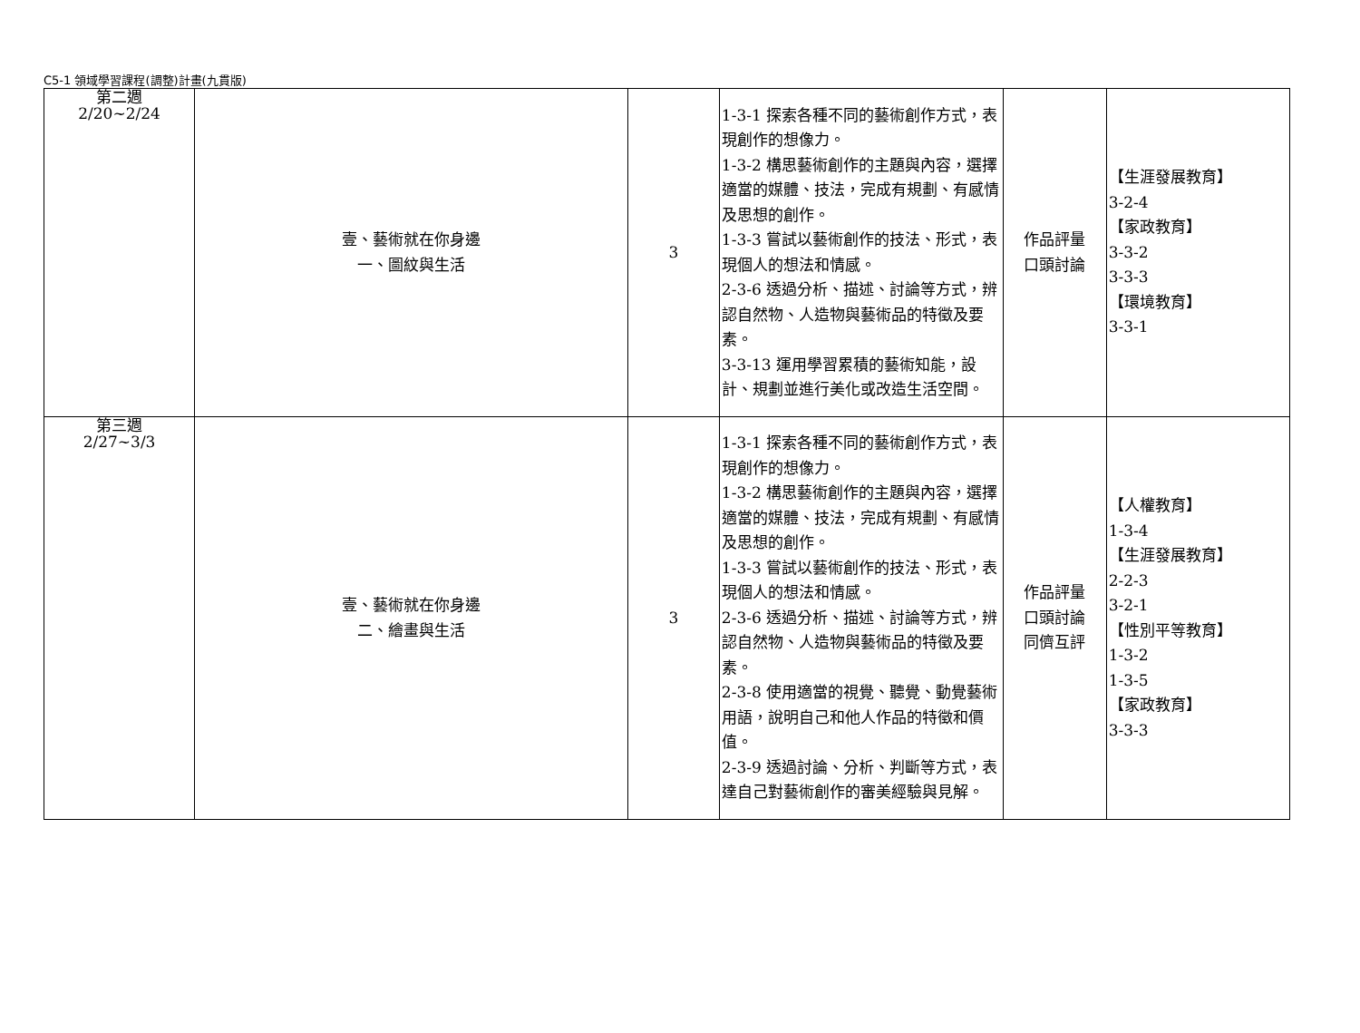C5-1 領域學習課程(調整)計畫(九貫版)
| 第二週 2/20~2/24 | 壹、藝術就在你身邊 一、圖紋與生活 | 3 | 1-3-1 探索各種不同的藝術創作方式，表現創作的想像力。 1-3-2 構思藝術創作的主題與內容，選擇適當的媒體、技法，完成有規劃、有感情及思想的創作。 1-3-3 嘗試以藝術創作的技法、形式，表現個人的想法和情感。 2-3-6 透過分析、描述、討論等方式，辨認自然物、人造物與藝術品的特徵及要素。 3-3-13 運用學習累積的藝術知能，設計、規劃並進行美化或改造生活空間。 | 作品評量 口頭討論 | 【生涯發展教育】 3-2-4 【家政教育】 3-3-2 3-3-3 【環境教育】 3-3-1 |
| 第三週 2/27~3/3 | 壹、藝術就在你身邊 二、繪畫與生活 | 3 | 1-3-1 探索各種不同的藝術創作方式，表現創作的想像力。 1-3-2 構思藝術創作的主題與內容，選擇適當的媒體、技法，完成有規劃、有感情及思想的創作。 1-3-3 嘗試以藝術創作的技法、形式，表現個人的想法和情感。 2-3-6 透過分析、描述、討論等方式，辨認自然物、人造物與藝術品的特徵及要素。 2-3-8 使用適當的視覺、聽覺、動覺藝術用語，說明自己和他人作品的特徵和價值。 2-3-9 透過討論、分析、判斷等方式，表達自己對藝術創作的審美經驗與見解。 | 作品評量 口頭討論 同儕互評 | 【人權教育】 1-3-4 【生涯發展教育】 2-2-3 3-2-1 【性別平等教育】 1-3-2 1-3-5 【家政教育】 3-3-3 |